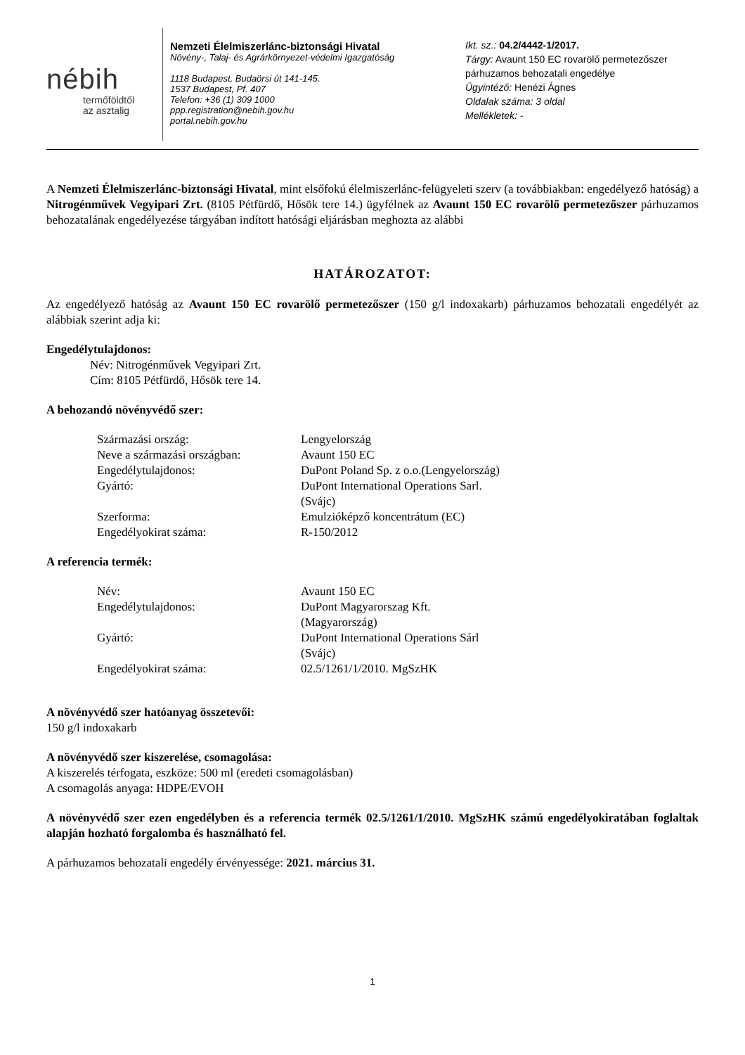nébih
termőföldtől
az asztalig
Nemzeti Élelmiszerlánc-biztonsági Hivatal
Növény-, Talaj- és Agrárkörnyezet-védelmi Igazgatóság
1118 Budapest, Budaörsi út 141-145.
1537 Budapest, Pf. 407
Telefon: +36 (1) 309 1000
ppp.registration@nebih.gov.hu
portal.nebih.gov.hu
Ikt. sz.: 04.2/4442-1/2017.
Tárgy: Avaunt 150 EC rovarölő permetezőszer
párhuzamos behozatali engedélye
Ügyintéző: Henézi Ágnes
Oldalak száma: 3 oldal
Mellékletek: -
A Nemzeti Élelmiszerlánc-biztonsági Hivatal, mint elsőfokú élelmiszerlánc-felügyeleti szerv (a továbbiakban: engedélyező hatóság) a Nitrogénművek Vegyipari Zrt. (8105 Pétfürdő, Hősök tere 14.) ügyfélnek az Avaunt 150 EC rovarölő permetezőszer párhuzamos behozatalának engedélyezése tárgyában indított hatósági eljárásban meghozta az alábbi
HATÁROZATOT:
Az engedélyező hatóság az Avaunt 150 EC rovarölő permetezőszer (150 g/l indoxakarb) párhuzamos behozatali engedélyét az alábbiak szerint adja ki:
Engedélytulajdonos:
Név: Nitrogénművek Vegyipari Zrt.
Cím: 8105 Pétfürdő, Hősök tere 14.
A behozandó növényvédő szer:
| Származási ország: | Lengyelország |
| Neve a származási országban: | Avaunt 150 EC |
| Engedélytulajdonos: | DuPont Poland Sp. z o.o.(Lengyelország) |
| Gyártó: | DuPont International Operations Sarl. (Svájc) |
| Szerforma: | Emulzióképző koncentrátum (EC) |
| Engedélyokirat száma: | R-150/2012 |
A referencia termék:
| Név: | Avaunt 150 EC |
| Engedélytulajdonos: | DuPont Magyarorszag Kft. (Magyarország) |
| Gyártó: | DuPont International Operations Sárl (Svájc) |
| Engedélyokirat száma: | 02.5/1261/1/2010. MgSzHK |
A növényvédő szer hatóanyag összetevői:
150 g/l indoxakarb
A növényvédő szer kiszerelése, csomagolása:
A kiszerelés térfogata, eszköze: 500 ml (eredeti csomagolásban)
A csomagolás anyaga: HDPE/EVOH
A növényvédő szer ezen engedélyben és a referencia termék 02.5/1261/1/2010. MgSzHK számú engedélyokiratában foglaltak alapján hozható forgalomba és használható fel.
A párhuzamos behozatali engedély érvényessége: 2021. március 31.
1